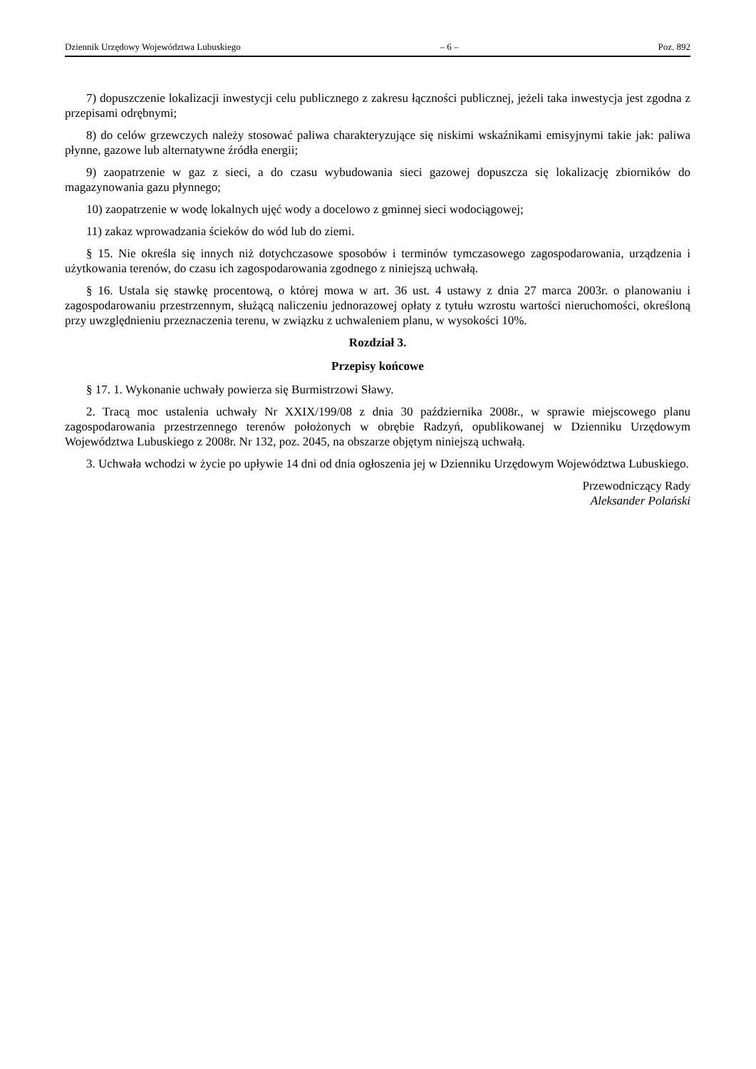Dziennik Urzędowy Województwa Lubuskiego – 6 – Poz. 892
7) dopuszczenie lokalizacji inwestycji celu publicznego z zakresu łączności publicznej, jeżeli taka inwestycja jest zgodna z przepisami odrębnymi;
8) do celów grzewczych należy stosować paliwa charakteryzujące się niskimi wskaźnikami emisyjnymi takie jak: paliwa płynne, gazowe lub alternatywne źródła energii;
9) zaopatrzenie w gaz z sieci, a do czasu wybudowania sieci gazowej dopuszcza się lokalizację zbiorników do magazynowania gazu płynnego;
10) zaopatrzenie w wodę lokalnych ujęć wody a docelowo z gminnej sieci wodociągowej;
11) zakaz wprowadzania ścieków do wód lub do ziemi.
§ 15. Nie określa się innych niż dotychczasowe sposobów i terminów tymczasowego zagospodarowania, urządzenia i użytkowania terenów, do czasu ich zagospodarowania zgodnego z niniejszą uchwałą.
§ 16. Ustala się stawkę procentową, o której mowa w art. 36 ust. 4 ustawy z dnia 27 marca 2003r. o planowaniu i zagospodarowaniu przestrzennym, służącą naliczeniu jednorazowej opłaty z tytułu wzrostu wartości nieruchomości, określoną przy uwzględnieniu przeznaczenia terenu, w związku z uchwaleniem planu, w wysokości 10%.
Rozdział 3.
Przepisy końcowe
§ 17. 1. Wykonanie uchwały powierza się Burmistrzowi Sławy.
2. Tracą moc ustalenia uchwały Nr XXIX/199/08 z dnia 30 października 2008r., w sprawie miejscowego planu zagospodarowania przestrzennego terenów położonych w obrębie Radzyń, opublikowanej w Dzienniku Urzędowym Województwa Lubuskiego z 2008r. Nr 132, poz. 2045, na obszarze objętym niniejszą uchwałą.
3. Uchwała wchodzi w życie po upływie 14 dni od dnia ogłoszenia jej w Dzienniku Urzędowym Województwa Lubuskiego.
Przewodniczący Rady
Aleksander Polański